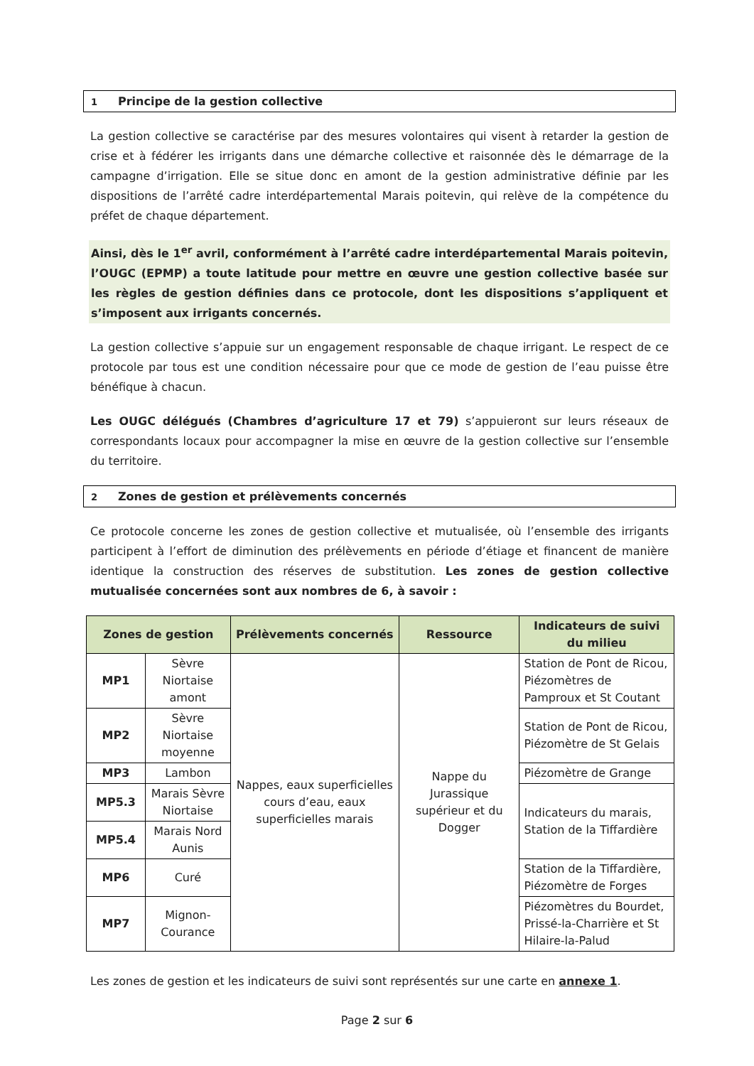1 Principe de la gestion collective
La gestion collective se caractérise par des mesures volontaires qui visent à retarder la gestion de crise et à fédérer les irrigants dans une démarche collective et raisonnée dès le démarrage de la campagne d’irrigation. Elle se situe donc en amont de la gestion administrative définie par les dispositions de l’arrêté cadre interdépartemental Marais poitevin, qui relève de la compétence du préfet de chaque département.
Ainsi, dès le 1<sup>er</sup> avril, conformément à l’arrêté cadre interdépartemental Marais poitevin, l’OUGC (EPMP) a toute latitude pour mettre en œuvre une gestion collective basée sur les règles de gestion définies dans ce protocole, dont les dispositions s’appliquent et s’imposent aux irrigants concernés.
La gestion collective s’appuie sur un engagement responsable de chaque irrigant. Le respect de ce protocole par tous est une condition nécessaire pour que ce mode de gestion de l’eau puisse être bénéfique à chacun.
Les OUGC délégués (Chambres d’agriculture 17 et 79) s’appuieront sur leurs réseaux de correspondants locaux pour accompagner la mise en œuvre de la gestion collective sur l’ensemble du territoire.
2 Zones de gestion et prélèvements concernés
Ce protocole concerne les zones de gestion collective et mutualisée, où l’ensemble des irrigants participent à l’effort de diminution des prélèvements en période d’étiage et financent de manière identique la construction des réserves de substitution. Les zones de gestion collective mutualisée concernées sont aux nombres de 6, à savoir :
| Zones de gestion | | Prélèvements concernés | Ressource | Indicateurs de suivi du milieu |
| --- | --- | --- | --- | --- |
| MP1 | Sèvre Niortaise amont | Nappes, eaux superficielles cours d’eau, eaux superficielles marais | Nappe du Jurassique supérieur et du Dogger | Station de Pont de Ricou, Piézomètres de Pamproux et St Coutant |
| MP2 | Sèvre Niortaise moyenne | | | Station de Pont de Ricou, Piézomètre de St Gelais |
| MP3 | Lambon | | | Piézomètre de Grange |
| MP5.3 | Marais Sèvre Niortaise | | | Indicateurs du marais, Station de la Tiffardière |
| MP5.4 | Marais Nord Aunis | | | |
| MP6 | Curé | | | Station de la Tiffardière, Piézomètre de Forges |
| MP7 | Mignon-Courance | | | Piézomètres du Bourdet, Prissé-la-Charrière et St Hilaire-la-Palud |
Les zones de gestion et les indicateurs de suivi sont représentés sur une carte en annexe 1.
Page 2 sur 6